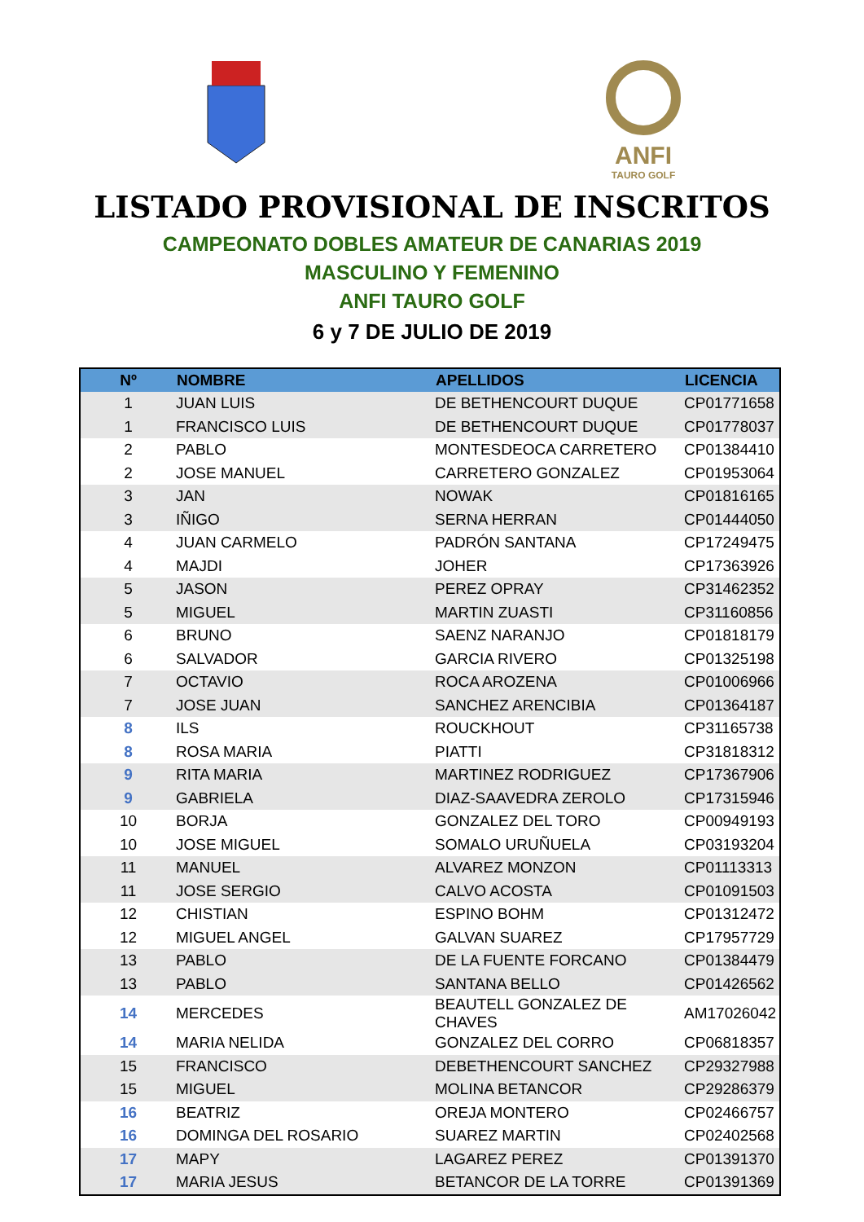ANFI
TAURO GOLF
LISTADO PROVISIONAL DE INSCRITOS
CAMPEONATO DOBLES AMATEUR DE CANARIAS 2019
MASCULINO Y FEMENINO
ANFI TAURO GOLF
6 y 7 DE JULIO DE 2019
| Nº | NOMBRE | APELLIDOS | LICENCIA |
| --- | --- | --- | --- |
| 1 | JUAN LUIS | DE BETHENCOURT DUQUE | CP01771658 |
| 1 | FRANCISCO LUIS | DE BETHENCOURT DUQUE | CP01778037 |
| 2 | PABLO | MONTESDEOCA CARRETERO | CP01384410 |
| 2 | JOSE MANUEL | CARRETERO GONZALEZ | CP01953064 |
| 3 | JAN | NOWAK | CP01816165 |
| 3 | IÑIGO | SERNA HERRAN | CP01444050 |
| 4 | JUAN CARMELO | PADRÓN SANTANA | CP17249475 |
| 4 | MAJDI | JOHER | CP17363926 |
| 5 | JASON | PEREZ OPRAY | CP31462352 |
| 5 | MIGUEL | MARTIN ZUASTI | CP31160856 |
| 6 | BRUNO | SAENZ NARANJO | CP01818179 |
| 6 | SALVADOR | GARCIA RIVERO | CP01325198 |
| 7 | OCTAVIO | ROCA AROZENA | CP01006966 |
| 7 | JOSE JUAN | SANCHEZ ARENCIBIA | CP01364187 |
| 8 | ILS | ROUCKHOUT | CP31165738 |
| 8 | ROSA MARIA | PIATTI | CP31818312 |
| 9 | RITA MARIA | MARTINEZ RODRIGUEZ | CP17367906 |
| 9 | GABRIELA | DIAZ-SAAVEDRA ZEROLO | CP17315946 |
| 10 | BORJA | GONZALEZ DEL TORO | CP00949193 |
| 10 | JOSE MIGUEL | SOMALO URUÑUELA | CP03193204 |
| 11 | MANUEL | ALVAREZ MONZON | CP01113313 |
| 11 | JOSE SERGIO | CALVO ACOSTA | CP01091503 |
| 12 | CHISTIAN | ESPINO BOHM | CP01312472 |
| 12 | MIGUEL ANGEL | GALVAN SUAREZ | CP17957729 |
| 13 | PABLO | DE LA FUENTE FORCANO | CP01384479 |
| 13 | PABLO | SANTANA BELLO | CP01426562 |
| 14 | MERCEDES | BEAUTELL GONZALEZ DE CHAVES | AM17026042 |
| 14 | MARIA NELIDA | GONZALEZ DEL CORRO | CP06818357 |
| 15 | FRANCISCO | DEBETHENCOURT SANCHEZ | CP29327988 |
| 15 | MIGUEL | MOLINA BETANCOR | CP29286379 |
| 16 | BEATRIZ | OREJA MONTERO | CP02466757 |
| 16 | DOMINGA DEL ROSARIO | SUAREZ MARTIN | CP02402568 |
| 17 | MAPY | LAGAREZ PEREZ | CP01391370 |
| 17 | MARIA JESUS | BETANCOR DE LA TORRE | CP01391369 |